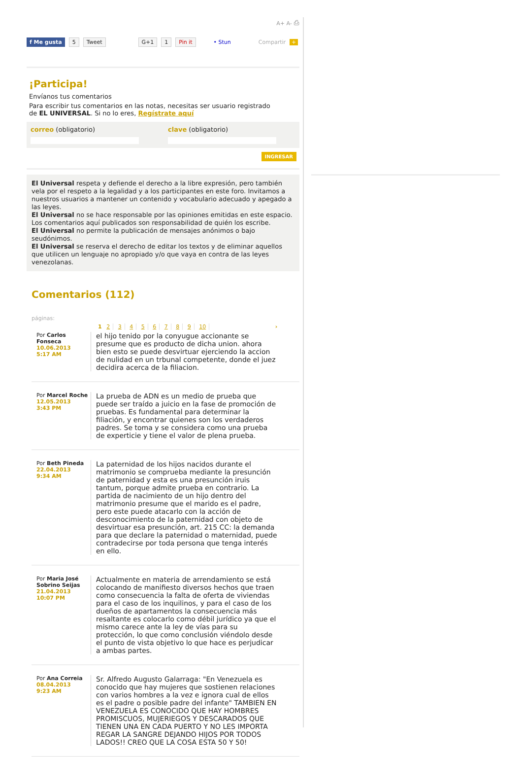A+ A- ⎙
f Me gusta 5 Tweet G+1 1 Pin it • Stun Compartir +
¡Participa!
Envíanos tus comentarios
Para escribir tus comentarios en las notas, necesitas ser usuario registrado
de EL UNIVERSAL. Si no lo eres, Regístrate aquí
correo (obligatorio) clave (obligatorio)
INGRESAR
El Universal respeta y defiende el derecho a la libre expresión, pero también vela por el respeto a la legalidad y a los participantes en este foro. Invitamos a nuestros usuarios a mantener un contenido y vocabulario adecuado y apegado a las leyes.
El Universal no se hace responsable por las opiniones emitidas en este espacio. Los comentarios aquí publicados son responsabilidad de quién los escribe.
El Universal no permite la publicación de mensajes anónimos o bajo seudónimos.
El Universal se reserva el derecho de editar los textos y de eliminar aquellos que utilicen un lenguaje no apropiado y/o que vaya en contra de las leyes venezolanas.
Comentarios (112)
páginas:
1 2 3 4 5 6 7 8 9 10 ›
Por Carlos Fonseca
10.06.2013
5:17 AM
el hijo tenido por la conyugue accionante se presume que es producto de dicha union. ahora bien esto se puede desvirtuar ejerciendo la accion de nulidad en un trbunal competente, donde el juez decidira acerca de la filiacion.
Por Marcel Roche
12.05.2013
3:43 PM
La prueba de ADN es un medio de prueba que puede ser traído a juicio en la fase de promoción de pruebas. Es fundamental para determinar la filiación, y encontrar quienes son los verdaderos padres. Se toma y se considera como una prueba de experticie y tiene el valor de plena prueba.
Por Beth Pineda
22.04.2013
9:34 AM
La paternidad de los hijos nacidos durante el matrimonio se comprueba mediante la presunción de paternidad y esta es una presunción iruis tantum, porque admite prueba en contrario. La partida de nacimiento de un hijo dentro del matrimonio presume que el marido es el padre, pero este puede atacarlo con la acción de desconocimiento de la paternidad con objeto de desvirtuar esa presunción, art. 215 CC: la demanda para que declare la paternidad o maternidad, puede contradecirse por toda persona que tenga interés en ello.
Por Maria José Sobrino Seijas
21.04.2013
10:07 PM
Actualmente en materia de arrendamiento se está colocando de manifiesto diversos hechos que traen como consecuencia la falta de oferta de viviendas para el caso de los inquilinos, y para el caso de los dueños de apartamentos la consecuencia más resaltante es colocarlo como débil jurídico ya que el mismo carece ante la ley de vías para su protección, lo que como conclusión viéndolo desde el punto de vista objetivo lo que hace es perjudicar a ambas partes.
Por Ana Correia
08.04.2013
9:23 AM
Sr. Alfredo Augusto Galarraga: "En Venezuela es conocido que hay mujeres que sostienen relaciones con varios hombres a la vez e ignora cual de ellos es el padre o posible padre del infante" TAMBIEN EN VENEZUELA ES CONOCIDO QUE HAY HOMBRES PROMISCUOS, MUJERIEGOS Y DESCARADOS QUE TIENEN UNA EN CADA PUERTO Y NO LES IMPORTA REGAR LA SANGRE DEJANDO HIJOS POR TODOS LADOS!! CREO QUE LA COSA ESTA 50 Y 50!